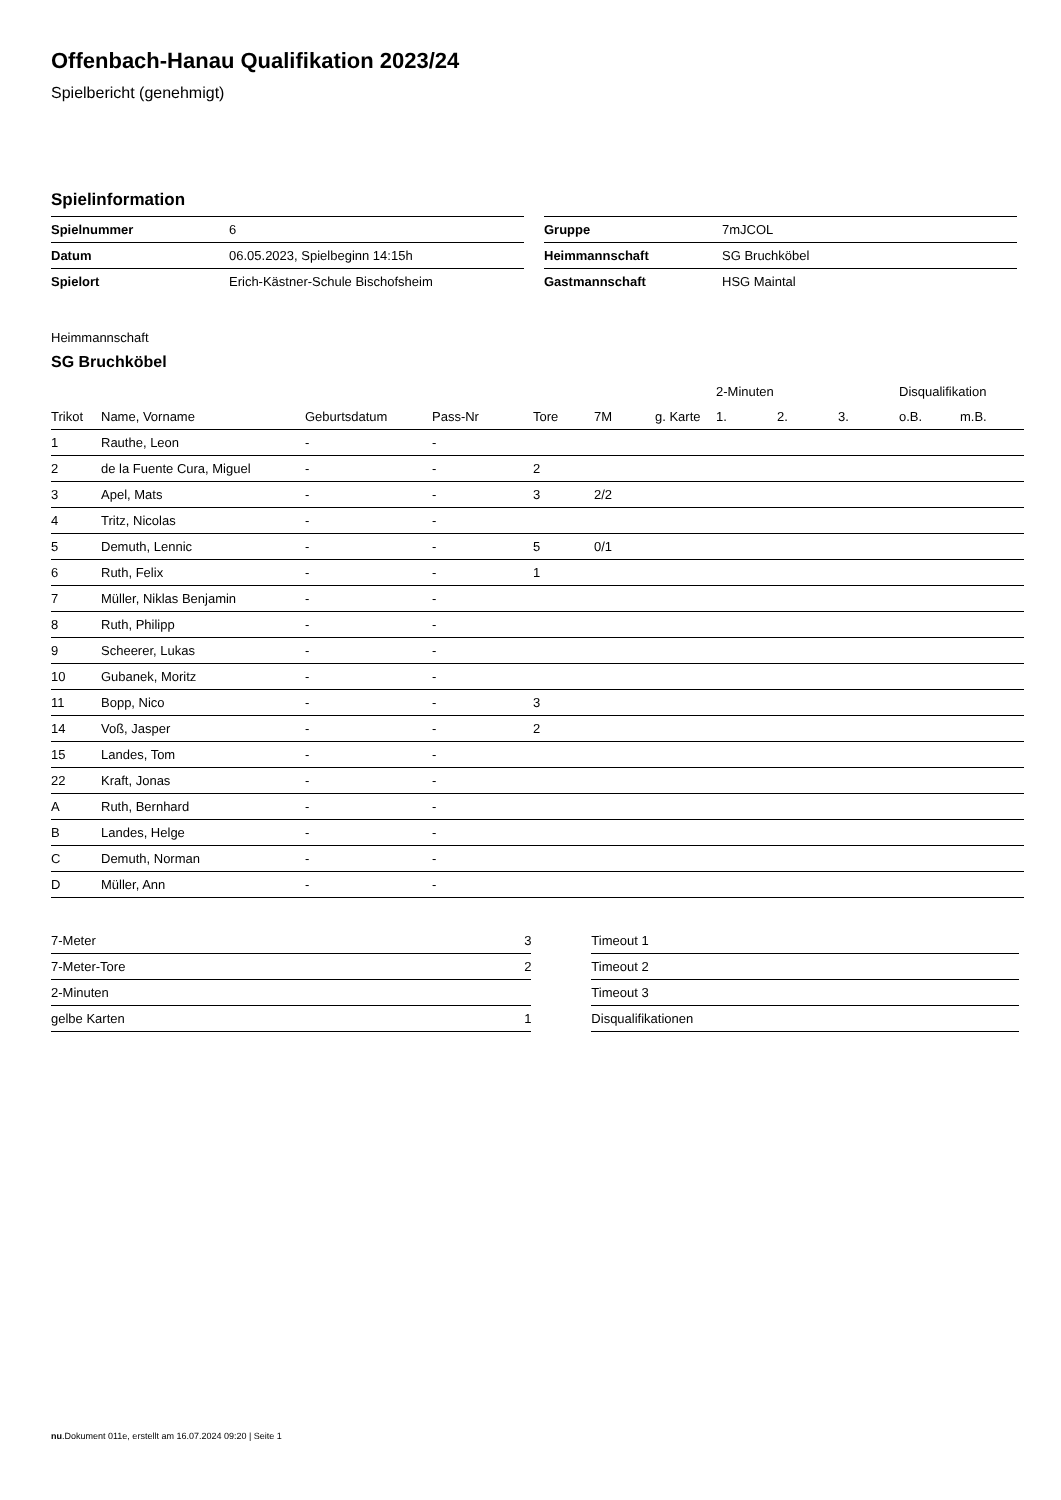Offenbach-Hanau Qualifikation 2023/24
Spielbericht (genehmigt)
Spielinformation
| Spielnummer | 6 |
| Datum | 06.05.2023, Spielbeginn 14:15h |
| Spielort | Erich-Kästner-Schule Bischofsheim |
| Gruppe | 7mJCOL |
| Heimmannschaft | SG Bruchköbel |
| Gastmannschaft | HSG Maintal |
Heimmannschaft
SG Bruchköbel
| | | | | | | | 2-Minuten | | | Disqualifikation | |
| --- | --- | --- | --- | --- | --- | --- | --- | --- | --- | --- | --- |
| Trikot | Name, Vorname | Geburtsdatum | Pass-Nr | Tore | 7M | g. Karte | 1. | 2. | 3. | o.B. | m.B. |
| 1 | Rauthe, Leon | - | - | | | | | | | | |
| 2 | de la Fuente Cura, Miguel | - | - | 2 | | | | | | | |
| 3 | Apel, Mats | - | - | 3 | 2/2 | | | | | | |
| 4 | Tritz, Nicolas | - | - | | | | | | | | |
| 5 | Demuth, Lennic | - | - | 5 | 0/1 | | | | | | |
| 6 | Ruth, Felix | - | - | 1 | | | | | | | |
| 7 | Müller, Niklas Benjamin | - | - | | | | | | | | |
| 8 | Ruth, Philipp | - | - | | | | | | | | |
| 9 | Scheerer, Lukas | - | - | | | | | | | | |
| 10 | Gubanek, Moritz | - | - | | | | | | | | |
| 11 | Bopp, Nico | - | - | 3 | | | | | | | |
| 14 | Voß, Jasper | - | - | 2 | | | | | | | |
| 15 | Landes, Tom | - | - | | | | | | | | |
| 22 | Kraft, Jonas | - | - | | | | | | | | |
| A | Ruth, Bernhard | - | - | | | | | | | | |
| B | Landes, Helge | - | - | | | | | | | | |
| C | Demuth, Norman | - | - | | | | | | | | |
| D | Müller, Ann | - | - | | | | | | | | |
| 7-Meter | 3 |
| 7-Meter-Tore | 2 |
| 2-Minuten | |
| gelbe Karten | 1 |
| Timeout 1 |
| Timeout 2 |
| Timeout 3 |
| Disqualifikationen |
nu.Dokument 011e, erstellt am 16.07.2024 09:20 | Seite 1